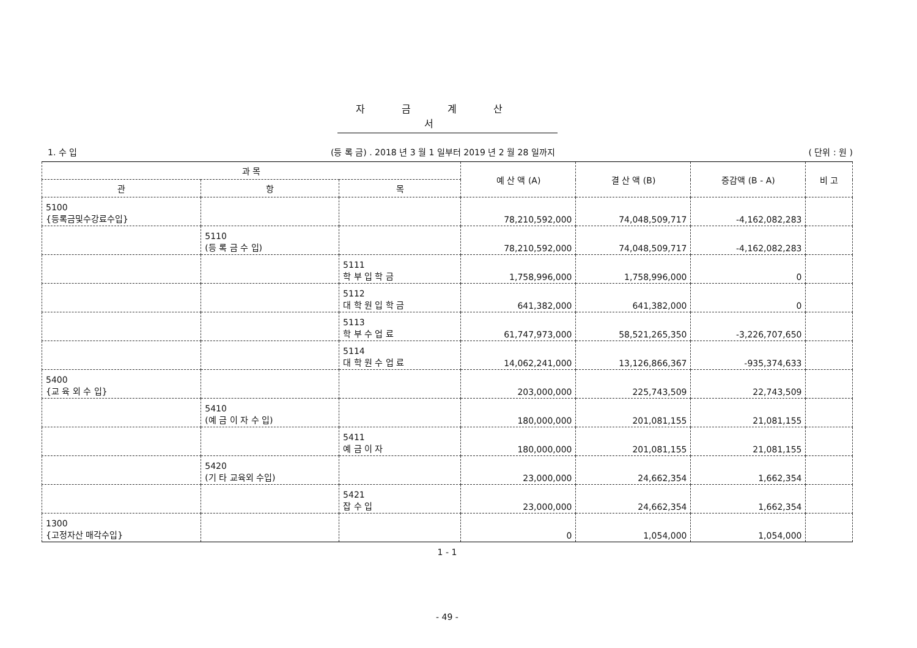자금계산서
1. 수 입 (등 록 금) . 2018 년 3 월 1 일부터 2019 년 2 월 28 일까지 ( 단위 : 원 )
| 과 목 | | | 예 산 액 (A) | 결 산 액 (B) | 증감액 (B - A) | 비 고 |
| --- | --- | --- | --- | --- | --- | --- |
| 관 | 항 | 목 | | | | |
| 5100 {등록금및수강료수입} | | | 78,210,592,000 | 74,048,509,717 | -4,162,082,283 | |
| | 5110 (등 록 금 수 입) | | 78,210,592,000 | 74,048,509,717 | -4,162,082,283 | |
| | | 5111 학 부 입 학 금 | 1,758,996,000 | 1,758,996,000 | 0 | |
| | | 5112 대 학 원 입 학 금 | 641,382,000 | 641,382,000 | 0 | |
| | | 5113 학 부 수 업 료 | 61,747,973,000 | 58,521,265,350 | -3,226,707,650 | |
| | | 5114 대 학 원 수 업 료 | 14,062,241,000 | 13,126,866,367 | -935,374,633 | |
| 5400 {교 육 외 수 입} | | | 203,000,000 | 225,743,509 | 22,743,509 | |
| | 5410 (예 금 이 자 수 입) | | 180,000,000 | 201,081,155 | 21,081,155 | |
| | | 5411 예 금 이 자 | 180,000,000 | 201,081,155 | 21,081,155 | |
| | 5420 (기 타 교육외 수입) | | 23,000,000 | 24,662,354 | 1,662,354 | |
| | | 5421 잡 수 입 | 23,000,000 | 24,662,354 | 1,662,354 | |
| 1300 {고정자산 매각수입} | | | 0 | 1,054,000 | 1,054,000 | |
1 - 1
- 49 -